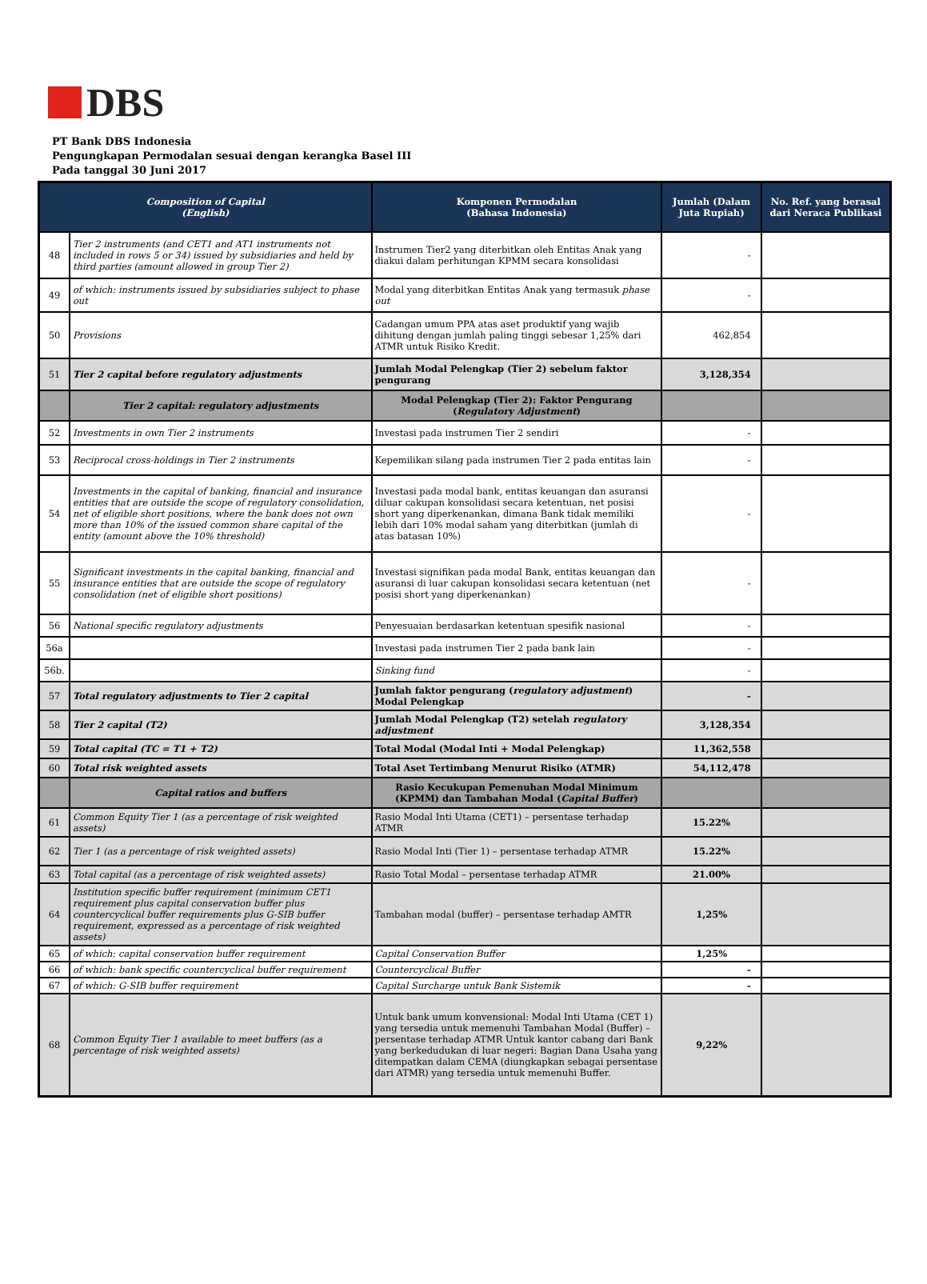DBS
PT Bank DBS Indonesia
Pengungkapan Permodalan sesuai dengan kerangka Basel III
Pada tanggal 30 Juni 2017
| Composition of Capital (English) | | Komponen Permodalan (Bahasa Indonesia) | Jumlah (Dalam Juta Rupiah) | No. Ref. yang berasal dari Neraca Publikasi |
| --- | --- | --- | --- | --- |
| 48 | Tier 2 instruments (and CET1 and AT1 instruments not included in rows 5 or 34) issued by subsidiaries and held by third parties (amount allowed in group Tier 2) | Instrumen Tier2 yang diterbitkan oleh Entitas Anak yang diakui dalam perhitungan KPMM secara konsolidasi | - | |
| 49 | of which: instruments issued by subsidiaries subject to phase out | Modal yang diterbitkan Entitas Anak yang termasuk phase out | - | |
| 50 | Provisions | Cadangan umum PPA atas aset produktif yang wajib dihitung dengan jumlah paling tinggi sebesar 1,25% dari ATMR untuk Risiko Kredit. | 462,854 | |
| 51 | Tier 2 capital before regulatory adjustments | Jumlah Modal Pelengkap (Tier 2) sebelum faktor pengurang | 3,128,354 | |
| | Tier 2 capital: regulatory adjustments | Modal Pelengkap (Tier 2): Faktor Pengurang ( Regulatory Adjustment ) | | |
| 52 | Investments in own Tier 2 instruments | Investasi pada instrumen Tier 2 sendiri | - | |
| 53 | Reciprocal cross-holdings in Tier 2 instruments | Kepemilikan silang pada instrumen Tier 2 pada entitas lain | - | |
| 54 | Investments in the capital of banking, financial and insurance entities that are outside the scope of regulatory consolidation, net of eligible short positions, where the bank does not own more than 10% of the issued common share capital of the entity (amount above the 10% threshold) | Investasi pada modal bank, entitas keuangan dan asuransi diluar cakupan konsolidasi secara ketentuan, net posisi short yang diperkenankan, dimana Bank tidak memiliki lebih dari 10% modal saham yang diterbitkan (jumlah di atas batasan 10%) | - | |
| 55 | Significant investments in the capital banking, financial and insurance entities that are outside the scope of regulatory consolidation (net of eligible short positions) | Investasi signifikan pada modal Bank, entitas keuangan dan asuransi di luar cakupan konsolidasi secara ketentuan (net posisi short yang diperkenankan) | - | |
| 56 | National specific regulatory adjustments | Penyesuaian berdasarkan ketentuan spesifik nasional | - | |
| 56a | | Investasi pada instrumen Tier 2 pada bank lain | - | |
| 56b. | | Sinking fund | - | |
| 57 | Total regulatory adjustments to Tier 2 capital | Jumlah faktor pengurang ( regulatory adjustment ) Modal Pelengkap | - | |
| 58 | Tier 2 capital (T2) | Jumlah Modal Pelengkap (T2) setelah regulatory adjustment | 3,128,354 | |
| 59 | Total capital (TC = T1 + T2) | Total Modal (Modal Inti + Modal Pelengkap) | 11,362,558 | |
| 60 | Total risk weighted assets | Total Aset Tertimbang Menurut Risiko (ATMR) | 54,112,478 | |
| | Capital ratios and buffers | Rasio Kecukupan Pemenuhan Modal Minimum (KPMM) dan Tambahan Modal ( Capital Buffer ) | | |
| 61 | Common Equity Tier 1 (as a percentage of risk weighted assets) | Rasio Modal Inti Utama (CET1) – persentase terhadap ATMR | 15.22% | |
| 62 | Tier 1 (as a percentage of risk weighted assets) | Rasio Modal Inti (Tier 1) – persentase terhadap ATMR | 15.22% | |
| 63 | Total capital (as a percentage of risk weighted assets) | Rasio Total Modal – persentase terhadap ATMR | 21.00% | |
| 64 | Institution specific buffer requirement (minimum CET1 requirement plus capital conservation buffer plus countercyclical buffer requirements plus G-SIB buffer requirement, expressed as a percentage of risk weighted assets) | Tambahan modal (buffer) – persentase terhadap AMTR | 1,25% | |
| 65 | of which: capital conservation buffer requirement | Capital Conservation Buffer | 1,25% | |
| 66 | of which: bank specific countercyclical buffer requirement | Countercyclical Buffer | - | |
| 67 | of which: G-SIB buffer requirement | Capital Surcharge untuk Bank Sistemik | - | |
| 68 | Common Equity Tier 1 available to meet buffers (as a percentage of risk weighted assets) | Untuk bank umum konvensional: Modal Inti Utama (CET 1) yang tersedia untuk memenuhi Tambahan Modal (Buffer) – persentase terhadap ATMR Untuk kantor cabang dari Bank yang berkedudukan di luar negeri: Bagian Dana Usaha yang ditempatkan dalam CEMA (diungkapkan sebagai persentase dari ATMR) yang tersedia untuk memenuhi Buffer. | 9,22% | |